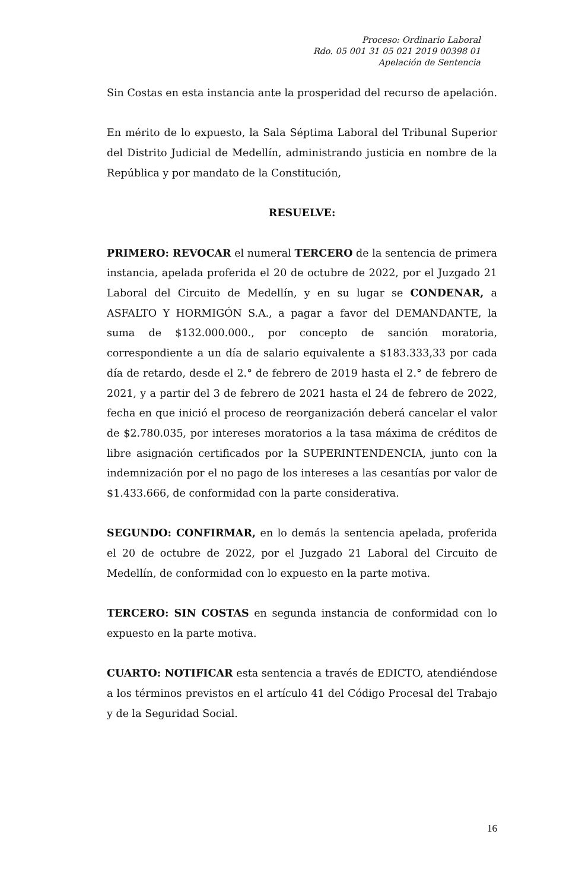Proceso: Ordinario Laboral
Rdo. 05 001 31 05 021 2019 00398 01
Apelación de Sentencia
Sin Costas en esta instancia ante la prosperidad del recurso de apelación.
En mérito de lo expuesto, la Sala Séptima Laboral del Tribunal Superior del Distrito Judicial de Medellín, administrando justicia en nombre de la República y por mandato de la Constitución,
RESUELVE:
PRIMERO: REVOCAR el numeral TERCERO de la sentencia de primera instancia, apelada proferida el 20 de octubre de 2022, por el Juzgado 21 Laboral del Circuito de Medellín, y en su lugar se CONDENAR, a ASFALTO Y HORMIGÓN S.A., a pagar a favor del DEMANDANTE, la suma de $132.000.000., por concepto de sanción moratoria, correspondiente a un día de salario equivalente a $183.333,33 por cada día de retardo, desde el 2.° de febrero de 2019 hasta el 2.° de febrero de 2021, y a partir del 3 de febrero de 2021 hasta el 24 de febrero de 2022, fecha en que inició el proceso de reorganización deberá cancelar el valor de $2.780.035, por intereses moratorios a la tasa máxima de créditos de libre asignación certificados por la SUPERINTENDENCIA, junto con la indemnización por el no pago de los intereses a las cesantías por valor de $1.433.666, de conformidad con la parte considerativa.
SEGUNDO: CONFIRMAR, en lo demás la sentencia apelada, proferida el 20 de octubre de 2022, por el Juzgado 21 Laboral del Circuito de Medellín, de conformidad con lo expuesto en la parte motiva.
TERCERO: SIN COSTAS en segunda instancia de conformidad con lo expuesto en la parte motiva.
CUARTO: NOTIFICAR esta sentencia a través de EDICTO, atendiéndose a los términos previstos en el artículo 41 del Código Procesal del Trabajo y de la Seguridad Social.
16